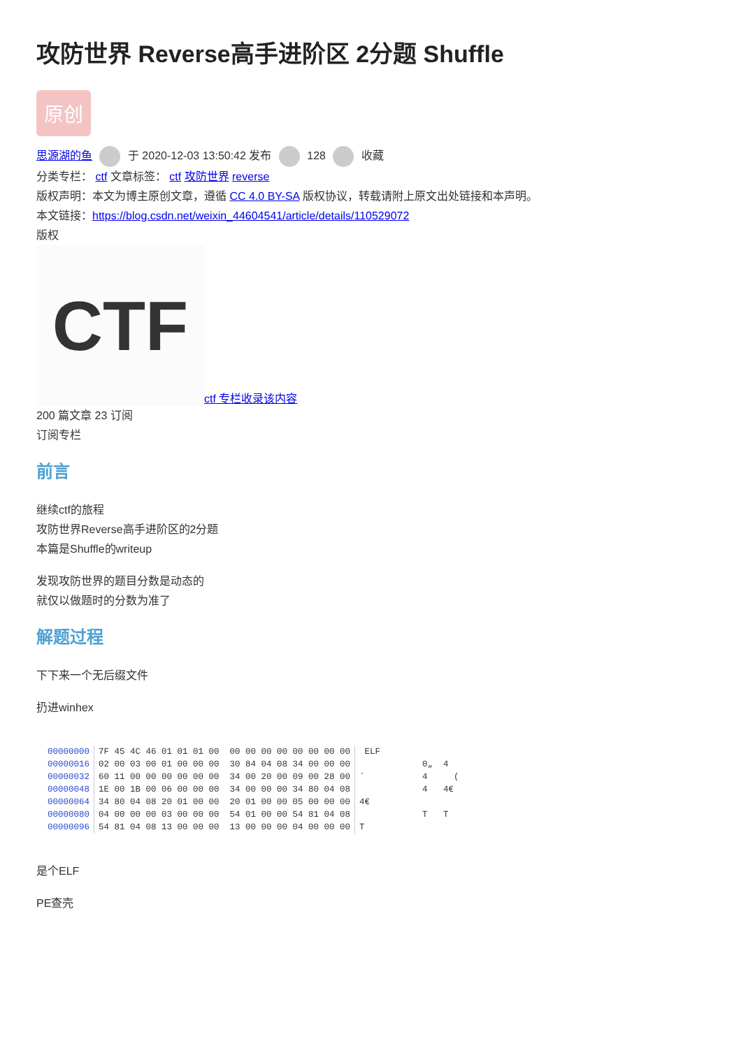攻防世界 Reverse高手进阶区 2分题 Shuffle
原创
思源湖的鱼 于 2020-12-03 13:50:42 发布 128 收藏
分类专栏： ctf 文章标签： ctf 攻防世界 reverse
版权声明：本文为博主原创文章，遵循 CC 4.0 BY-SA 版权协议，转载请附上原文出处链接和本声明。
本文链接：https://blog.csdn.net/weixin_44604541/article/details/110529072
版权
CTF
ctf 专栏收录该内容
200 篇文章 23 订阅
订阅专栏
前言
继续ctf的旅程
攻防世界Reverse高手进阶区的2分题
本篇是Shuffle的writeup
发现攻防世界的题目分数是动态的
就仅以做题时的分数为准了
解题过程
下下来一个无后缀文件
扔进winhex
| 00000000 | 7F 45 4C 46 01 01 01 00 00 00 00 00 00 00 00 00 | ELF |
| 00000016 | 02 00 03 00 01 00 00 00 30 84 04 08 34 00 00 00 | 0„ 4 |
| 00000032 | 60 11 00 00 00 00 00 00 34 00 20 00 09 00 28 00 | ` 4 ( |
| 00000048 | 1E 00 1B 00 06 00 00 00 34 00 00 00 34 80 04 08 | 4 4€ |
| 00000064 | 34 80 04 08 20 01 00 00 20 01 00 00 05 00 00 00 | 4€ |
| 00000080 | 04 00 00 00 03 00 00 00 54 01 00 00 54 81 04 08 | T T |
| 00000096 | 54 81 04 08 13 00 00 00 13 00 00 00 04 00 00 00 | T |
是个ELF
PE查壳